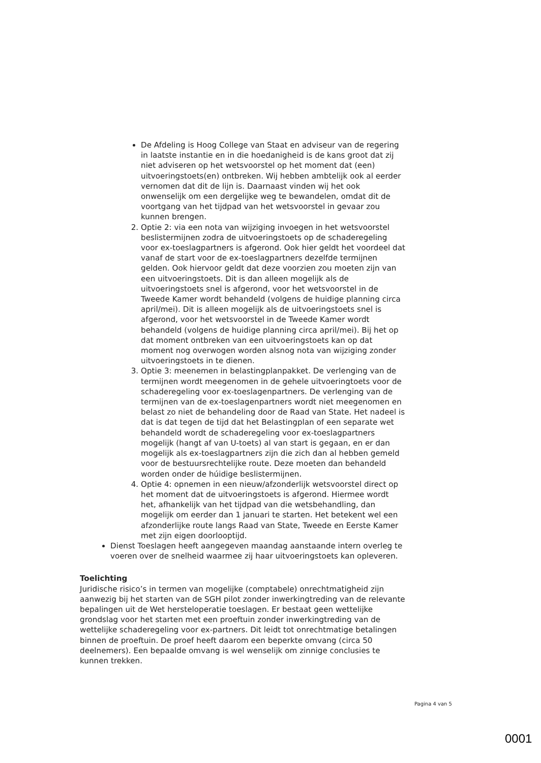De Afdeling is Hoog College van Staat en adviseur van de regering in laatste instantie en in die hoedanigheid is de kans groot dat zij niet adviseren op het wetsvoorstel op het moment dat (een) uitvoeringstoets(en) ontbreken. Wij hebben ambtelijk ook al eerder vernomen dat dit de lijn is. Daarnaast vinden wij het ook onwenselijk om een dergelijke weg te bewandelen, omdat dit de voortgang van het tijdpad van het wetsvoorstel in gevaar zou kunnen brengen.
2. Optie 2: via een nota van wijziging invoegen in het wetsvoorstel beslistermijnen zodra de uitvoeringstoets op de schaderegeling voor ex-toeslagpartners is afgerond. Ook hier geldt het voordeel dat vanaf de start voor de ex-toeslagpartners dezelfde termijnen gelden. Ook hiervoor geldt dat deze voorzien zou moeten zijn van een uitvoeringstoets. Dit is dan alleen mogelijk als de uitvoeringstoets snel is afgerond, voor het wetsvoorstel in de Tweede Kamer wordt behandeld (volgens de huidige planning circa april/mei). Dit is alleen mogelijk als de uitvoeringstoets snel is afgerond, voor het wetsvoorstel in de Tweede Kamer wordt behandeld (volgens de huidige planning circa april/mei). Bij het op dat moment ontbreken van een uitvoeringstoets kan op dat moment nog overwogen worden alsnog nota van wijziging zonder uitvoeringstoets in te dienen.
3. Optie 3: meenemen in belastingplanpakket. De verlenging van de termijnen wordt meegenomen in de gehele uitvoeringtoets voor de schaderegeling voor ex-toeslagenpartners. De verlenging van de termijnen van de ex-toeslagenpartners wordt niet meegenomen en belast zo niet de behandeling door de Raad van State. Het nadeel is dat is dat tegen de tijd dat het Belastingplan of een separate wet behandeld wordt de schaderegeling voor ex-toeslagpartners mogelijk (hangt af van U-toets) al van start is gegaan, en er dan mogelijk als ex-toeslagpartners zijn die zich dan al hebben gemeld voor de bestuursrechtelijke route. Deze moeten dan behandeld worden onder de húidige beslistermijnen.
4. Optie 4: opnemen in een nieuw/afzonderlijk wetsvoorstel direct op het moment dat de uitvoeringstoets is afgerond. Hiermee wordt het, afhankelijk van het tijdpad van die wetsbehandling, dan mogelijk om eerder dan 1 januari te starten. Het betekent wel een afzonderlijke route langs Raad van State, Tweede en Eerste Kamer met zijn eigen doorlooptijd.
Dienst Toeslagen heeft aangegeven maandag aanstaande intern overleg te voeren over de snelheid waarmee zij haar uitvoeringstoets kan opleveren.
Toelichting
Juridische risico’s in termen van mogelijke (comptabele) onrechtmatigheid zijn aanwezig bij het starten van de SGH pilot zonder inwerkingtreding van de relevante bepalingen uit de Wet hersteloperatie toeslagen. Er bestaat geen wettelijke grondslag voor het starten met een proeftuin zonder inwerkingtreding van de wettelijke schaderegeling voor ex-partners. Dit leidt tot onrechtmatige betalingen binnen de proeftuin. De proef heeft daarom een beperkte omvang (circa 50 deelnemers). Een bepaalde omvang is wel wenselijk om zinnige conclusies te kunnen trekken.
Pagina 4 van 5
0001